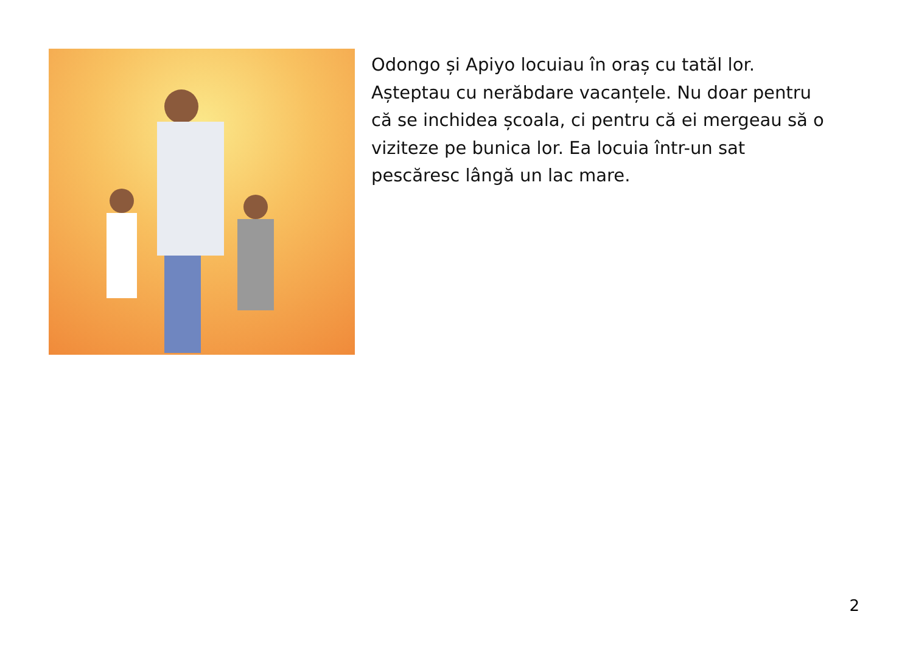Odongo și Apiyo locuiau în oraș cu tatăl lor. Așteptau cu nerăbdare vacanțele. Nu doar pentru că se inchidea școala, ci pentru că ei mergeau să o viziteze pe bunica lor. Ea locuia într-un sat pescăresc lângă un lac mare.
2